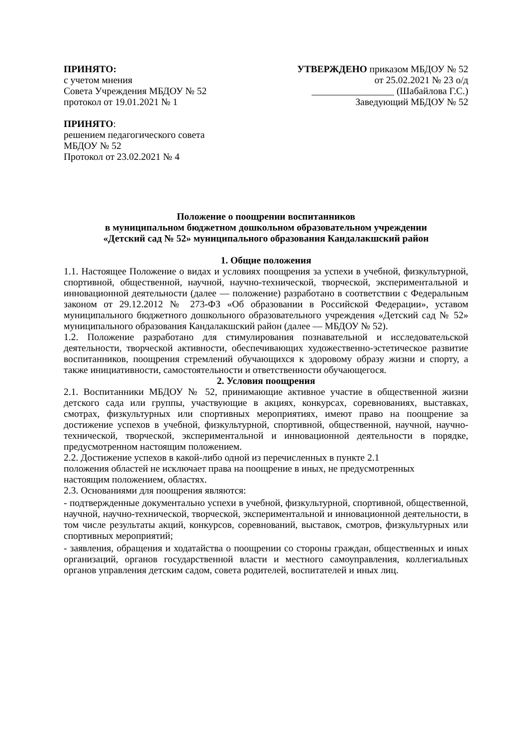ПРИНЯТО:
с учетом мнения
Совета Учреждения МБДОУ № 52
протокол от 19.01.2021 № 1
УТВЕРЖДЕНО приказом МБДОУ № 52
от 25.02.2021 № 23 о/д
_________________ (Шабайлова Г.С.)
Заведующий МБДОУ № 52
ПРИНЯТО:
решением педагогического совета
МБДОУ № 52
Протокол от 23.02.2021 № 4
Положение о поощрении воспитанников
в муниципальном бюджетном дошкольном образовательном учреждении
«Детский сад № 52» муниципального образования Кандалакшский район
1. Общие положения
1.1. Настоящее Положение о видах и условиях поощрения за успехи в учебной, физкультурной, спортивной, общественной, научной, научно-технической, творческой, экспериментальной и инновационной деятельности (далее — положение) разработано в соответствии с Федеральным законом от 29.12.2012 № 273-ФЗ «Об образовании в Российской Федерации», уставом муниципального бюджетного дошкольного образовательного учреждения «Детский сад № 52» муниципального образования Кандалакшский район (далее — МБДОУ № 52).
1.2. Положение разработано для стимулирования познавательной и исследовательской деятельности, творческой активности, обеспечивающих художественно-эстетическое развитие воспитанников, поощрения стремлений обучающихся к здоровому образу жизни и спорту, а также инициативности, самостоятельности и ответственности обучающегося.
2. Условия поощрения
2.1. Воспитанники МБДОУ № 52, принимающие активное участие в общественной жизни детского сада или группы, участвующие в акциях, конкурсах, соревнованиях, выставках, смотрах, физкультурных или спортивных мероприятиях, имеют право на поощрение за достижение успехов в учебной, физкультурной, спортивной, общественной, научной, научно-технической, творческой, экспериментальной и инновационной деятельности в порядке, предусмотренном настоящим положением.
2.2. Достижение успехов в какой-либо одной из перечисленных в пункте 2.1
положения областей не исключает права на поощрение в иных, не предусмотренных
настоящим положением, областях.
2.3. Основаниями для поощрения являются:
- подтвержденные документально успехи в учебной, физкультурной, спортивной, общественной, научной, научно-технической, творческой, экспериментальной и инновационной деятельности, в том числе результаты акций, конкурсов, соревнований, выставок, смотров, физкультурных или спортивных мероприятий;
- заявления, обращения и ходатайства о поощрении со стороны граждан, общественных и иных организаций, органов государственной власти и местного самоуправления, коллегиальных органов управления детским садом, совета родителей, воспитателей и иных лиц.